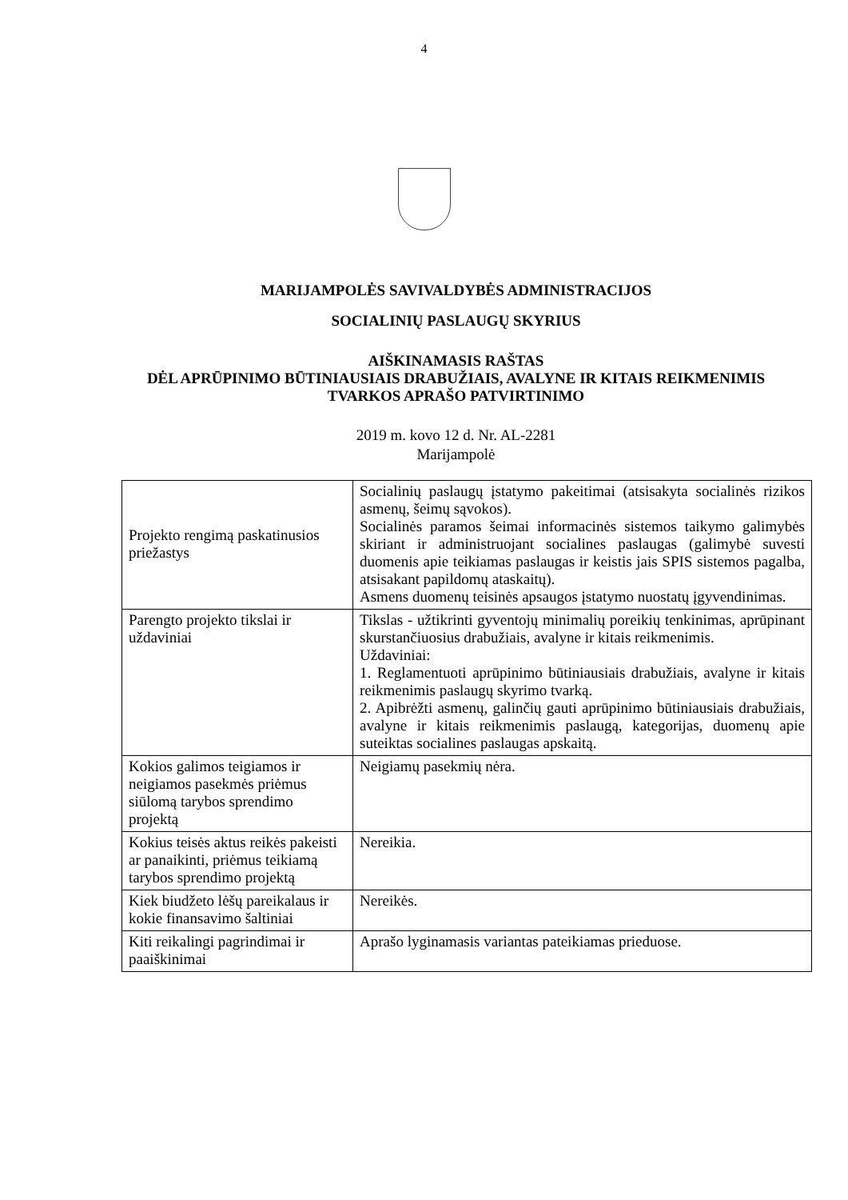4
MARIJAMPOLĖS SAVIVALDYBĖS ADMINISTRACIJOS
SOCIALINIŲ PASLAUGŲ SKYRIUS
AIŠKINAMASIS RAŠTAS
DĖL APRŪPINIMO BŪTINIAUSIAIS DRABUŽIAIS, AVALYNE IR KITAIS REIKMENIMIS TVARKOS APRAŠO PATVIRTINIMO
2019 m. kovo 12 d. Nr. AL-2281
Marijampolė
| Projekto rengimą paskatinusios priežastys | Socialinių paslaugų įstatymo pakeitimai (atsisakyta socialinės rizikos asmenų, šeimų sąvokos). Socialinės paramos šeimai informacinės sistemos taikymo galimybės skiriant ir administruojant socialines paslaugas (galimybė suvesti duomenis apie teikiamas paslaugas ir keistis jais SPIS sistemos pagalba, atsisakant papildomų ataskaitų). Asmens duomenų teisinės apsaugos įstatymo nuostatų įgyvendinimas. |
| Parengto projekto tikslai ir uždaviniai | Tikslas - užtikrinti gyventojų minimalių poreikių tenkinimas, aprūpinant skurstančiuosius drabužiais, avalyne ir kitais reikmenimis. Uždaviniai: 1. Reglamentuoti aprūpinimo būtiniausiais drabužiais, avalyne ir kitais reikmenimis paslaugų skyrimo tvarką. 2. Apibrėžti asmenų, galinčių gauti aprūpinimo būtiniausiais drabužiais, avalyne ir kitais reikmenimis paslaugą, kategorijas, duomenų apie suteiktas socialines paslaugas apskaitą. |
| Kokios galimos teigiamos ir neigiamos pasekmės priėmus siūlomą tarybos sprendimo projektą | Neigiamų pasekmių nėra. |
| Kokius teisės aktus reikės pakeisti ar panaikinti, priėmus teikiamą tarybos sprendimo projektą | Nereikia. |
| Kiek biudžeto lėšų pareikalaus ir kokie finansavimo šaltiniai | Nereikės. |
| Kiti reikalingi pagrindimai ir paaiškinimai | Aprašo lyginamasis variantas pateikiamas prieduose. |